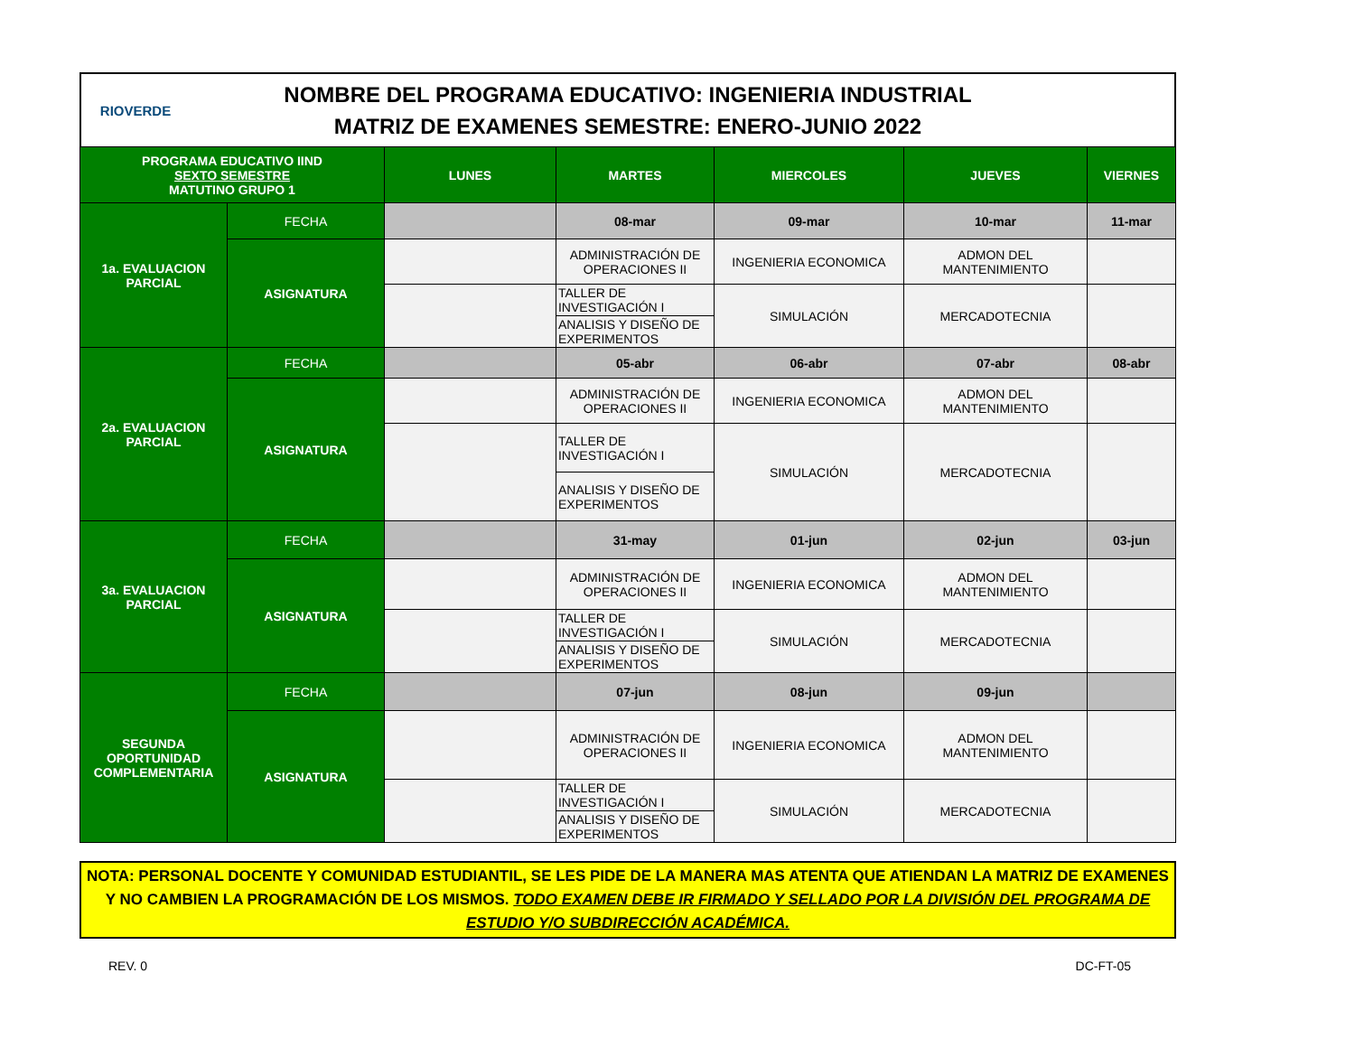RIOVERDE
NOMBRE DEL PROGRAMA EDUCATIVO: INGENIERIA INDUSTRIAL
MATRIZ DE EXAMENES SEMESTRE: ENERO-JUNIO 2022
| PROGRAMA EDUCATIVO IIND SEXTO SEMESTRE MATUTINO GRUPO 1 | | LUNES | MARTES | MIERCOLES | JUEVES | VIERNES |
| --- | --- | --- | --- | --- | --- | --- |
| 1a. EVALUACION PARCIAL | FECHA | | 08-mar | 09-mar | 10-mar | 11-mar |
| | ASIGNATURA | | ADMINISTRACIÓN DE OPERACIONES II | INGENIERIA ECONOMICA | ADMON DEL MANTENIMIENTO | |
| | | | TALLER DE INVESTIGACIÓN I | SIMULACIÓN | MERCADOTECNIA | |
| | | | ANALISIS Y DISEÑO DE EXPERIMENTOS | | | |
| 2a. EVALUACION PARCIAL | FECHA | | 05-abr | 06-abr | 07-abr | 08-abr |
| | ASIGNATURA | | ADMINISTRACIÓN DE OPERACIONES II | INGENIERIA ECONOMICA | ADMON DEL MANTENIMIENTO | |
| | | | TALLER DE INVESTIGACIÓN I | SIMULACIÓN | MERCADOTECNIA | |
| | | | ANALISIS Y DISEÑO DE EXPERIMENTOS | | | |
| 3a. EVALUACION PARCIAL | FECHA | | 31-may | 01-jun | 02-jun | 03-jun |
| | ASIGNATURA | | ADMINISTRACIÓN DE OPERACIONES II | INGENIERIA ECONOMICA | ADMON DEL MANTENIMIENTO | |
| | | | TALLER DE INVESTIGACIÓN I | SIMULACIÓN | MERCADOTECNIA | |
| | | | ANALISIS Y DISEÑO DE EXPERIMENTOS | | | |
| SEGUNDA OPORTUNIDAD COMPLEMENTARIA | FECHA | | 07-jun | 08-jun | 09-jun | |
| | ASIGNATURA | | ADMINISTRACIÓN DE OPERACIONES II | INGENIERIA ECONOMICA | ADMON DEL MANTENIMIENTO | |
| | | | TALLER DE INVESTIGACIÓN I | SIMULACIÓN | MERCADOTECNIA | |
| | | | ANALISIS Y DISEÑO DE EXPERIMENTOS | | | |
NOTA: PERSONAL DOCENTE Y COMUNIDAD ESTUDIANTIL, SE LES PIDE DE LA MANERA MAS ATENTA QUE ATIENDAN LA MATRIZ DE EXAMENES Y NO CAMBIEN LA PROGRAMACIÓN DE LOS MISMOS. TODO EXAMEN DEBE IR FIRMADO Y SELLADO POR LA DIVISIÓN DEL PROGRAMA DE ESTUDIO Y/O SUBDIRECCIÓN ACADÉMICA.
REV. 0 DC-FT-05